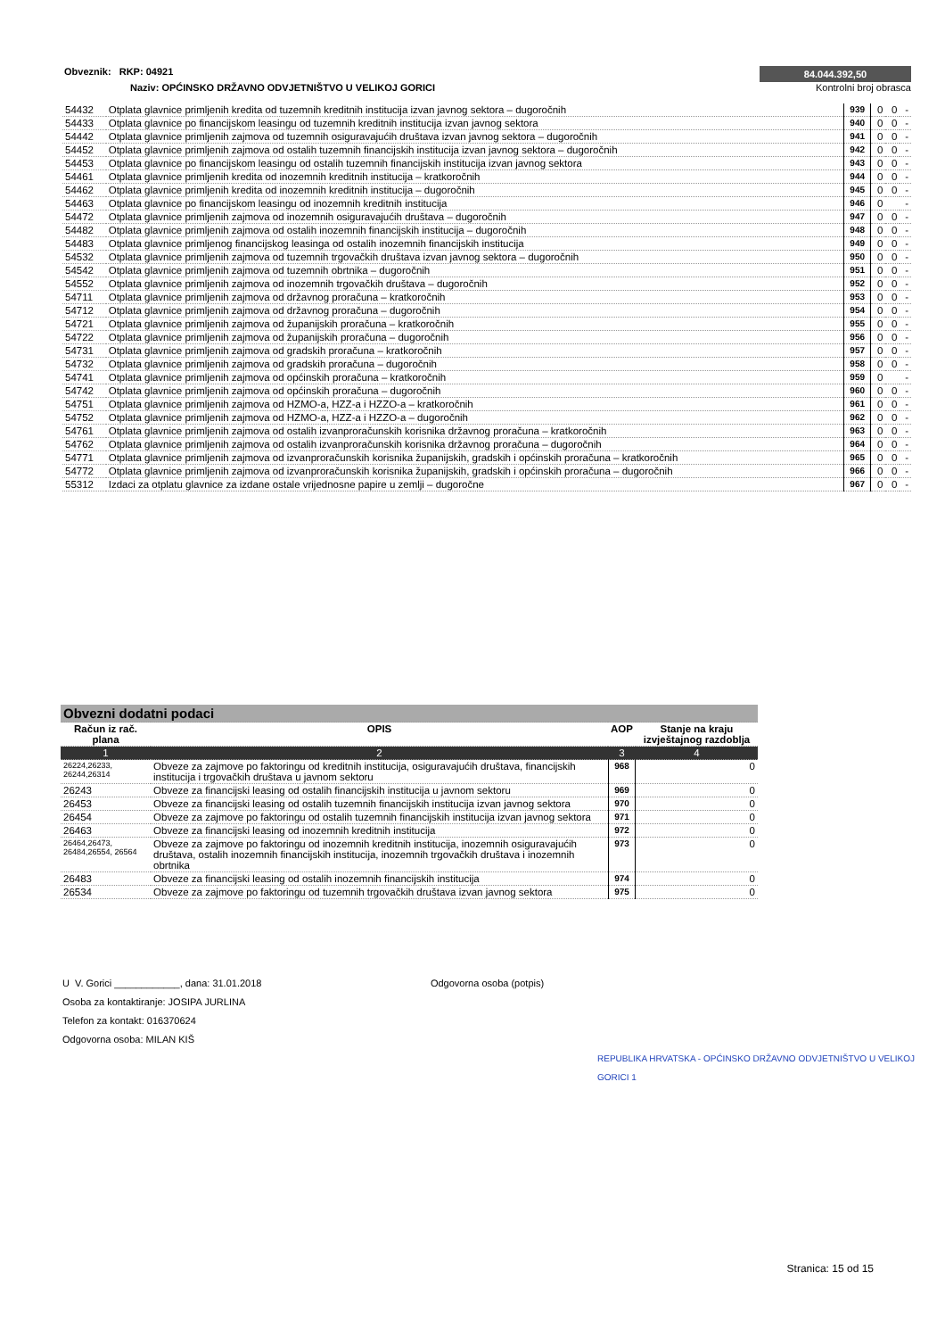Obveznik: RKP: 04921
84.044.392,50
Naziv: OPĆINSKO DRŽAVNO ODVJETNIŠTVO U VELIKOJ GORICI
Kontrolni broj obrasca
| 54432 | Otplata glavnice primljenih kredita od tuzemnih kreditnih institucija izvan javnog sektora – dugoročnih | 939 | 0 | 0 | - |
| 54433 | Otplata glavnice po financijskom leasingu od tuzemnih kreditnih institucija izvan javnog sektora | 940 | 0 | 0 | - |
| 54442 | Otplata glavnice primljenih zajmova od tuzemnih osiguravajućih društava izvan javnog sektora – dugoročnih | 941 | 0 | 0 | - |
| 54452 | Otplata glavnice primljenih zajmova od ostalih tuzemnih financijskih institucija izvan javnog sektora – dugoročnih | 942 | 0 | 0 | - |
| 54453 | Otplata glavnice po financijskom leasingu od ostalih tuzemnih financijskih institucija izvan javnog sektora | 943 | 0 | 0 | - |
| 54461 | Otplata glavnice primljenih kredita od inozemnih kreditnih institucija – kratkoročnih | 944 | 0 | 0 | - |
| 54462 | Otplata glavnice primljenih kredita od inozemnih kreditnih institucija – dugoročnih | 945 | 0 | 0 | - |
| 54463 | Otplata glavnice po financijskom leasingu od inozemnih kreditnih institucija | 946 | 0 | | - |
| 54472 | Otplata glavnice primljenih zajmova od inozemnih osiguravajućih društava – dugoročnih | 947 | 0 | 0 | - |
| 54482 | Otplata glavnice primljenih zajmova od ostalih inozemnih financijskih institucija – dugoročnih | 948 | 0 | 0 | - |
| 54483 | Otplata glavnice primljenog financijskog leasinga od ostalih inozemnih financijskih institucija | 949 | 0 | 0 | - |
| 54532 | Otplata glavnice primljenih zajmova od tuzemnih trgovačkih društava izvan javnog sektora – dugoročnih | 950 | 0 | 0 | - |
| 54542 | Otplata glavnice primljenih zajmova od tuzemnih obrtnika – dugoročnih | 951 | 0 | 0 | - |
| 54552 | Otplata glavnice primljenih zajmova od inozemnih trgovačkih društava – dugoročnih | 952 | 0 | 0 | - |
| 54711 | Otplata glavnice primljenih zajmova od državnog proračuna – kratkoročnih | 953 | 0 | 0 | - |
| 54712 | Otplata glavnice primljenih zajmova od državnog proračuna – dugoročnih | 954 | 0 | 0 | - |
| 54721 | Otplata glavnice primljenih zajmova od županijskih proračuna – kratkoročnih | 955 | 0 | 0 | - |
| 54722 | Otplata glavnice primljenih zajmova od županijskih proračuna – dugoročnih | 956 | 0 | 0 | - |
| 54731 | Otplata glavnice primljenih zajmova od gradskih proračuna – kratkoročnih | 957 | 0 | 0 | - |
| 54732 | Otplata glavnice primljenih zajmova od gradskih proračuna – dugoročnih | 958 | 0 | 0 | - |
| 54741 | Otplata glavnice primljenih zajmova od općinskih proračuna – kratkoročnih | 959 | 0 | | - |
| 54742 | Otplata glavnice primljenih zajmova od općinskih proračuna – dugoročnih | 960 | 0 | 0 | - |
| 54751 | Otplata glavnice primljenih zajmova od HZMO-a, HZZ-a i HZZO-a – kratkoročnih | 961 | 0 | 0 | - |
| 54752 | Otplata glavnice primljenih zajmova od HZMO-a, HZZ-a i HZZO-a – dugoročnih | 962 | 0 | 0 | - |
| 54761 | Otplata glavnice primljenih zajmova od ostalih izvanproračunskih korisnika državnog proračuna – kratkoročnih | 963 | 0 | 0 | - |
| 54762 | Otplata glavnice primljenih zajmova od ostalih izvanproračunskih korisnika državnog proračuna – dugoročnih | 964 | 0 | 0 | - |
| 54771 | Otplata glavnice primljenih zajmova od izvanproračunskih korisnika županijskih, gradskih i općinskih proračuna – kratkoročnih | 965 | 0 | 0 | - |
| 54772 | Otplata glavnice primljenih zajmova od izvanproračunskih korisnika županijskih, gradskih i općinskih proračuna – dugoročnih | 966 | 0 | 0 | - |
| 55312 | Izdaci za otplatu glavnice za izdane ostale vrijednosne papire u zemlji – dugoročne | 967 | 0 | 0 | - |
| Obvezni dodatni podaci | | | |
| Račun iz rač. plana | OPIS | AOP | Stanje na kraju izvještajnog razdoblja |
| 1 | 2 | 3 | 4 |
| 26224,26233, 26244,26314 | Obveze za zajmove po faktoringu od kreditnih institucija, osiguravajućih društava, financijskih institucija i trgovačkih društava u javnom sektoru | 968 | 0 |
| 26243 | Obveze za financijski leasing od ostalih financijskih institucija u javnom sektoru | 969 | 0 |
| 26453 | Obveze za financijski leasing od ostalih tuzemnih financijskih institucija izvan javnog sektora | 970 | 0 |
| 26454 | Obveze za zajmove po faktoringu od ostalih tuzemnih financijskih institucija izvan javnog sektora | 971 | 0 |
| 26463 | Obveze za financijski leasing od inozemnih kreditnih institucija | 972 | 0 |
| 26464,26473, 26484,26554, 26564 | Obveze za zajmove po faktoringu od inozemnih kreditnih institucija, inozemnih osiguravajućih društava, ostalih inozemnih financijskih institucija, inozemnih trgovačkih društava i inozemnih obrtnika | 973 | 0 |
| 26483 | Obveze za financijski leasing od ostalih inozemnih financijskih institucija | 974 | 0 |
| 26534 | Obveze za zajmove po faktoringu od tuzemnih trgovačkih društava izvan javnog sektora | 975 | 0 |
U V. Gorici ____________, dana: 31.01.2018 Odgovorna osoba (potpis)
Osoba za kontaktiranje: JOSIPA JURLINA
Telefon za kontakt: 016370624
Odgovorna osoba: MILAN KIŠ
REPUBLIKA HRVATSKA - OPĆINSKO DRŽAVNO ODVJETNIŠTVO U VELIKOJ GORICI 1
Stranica: 15 od 15